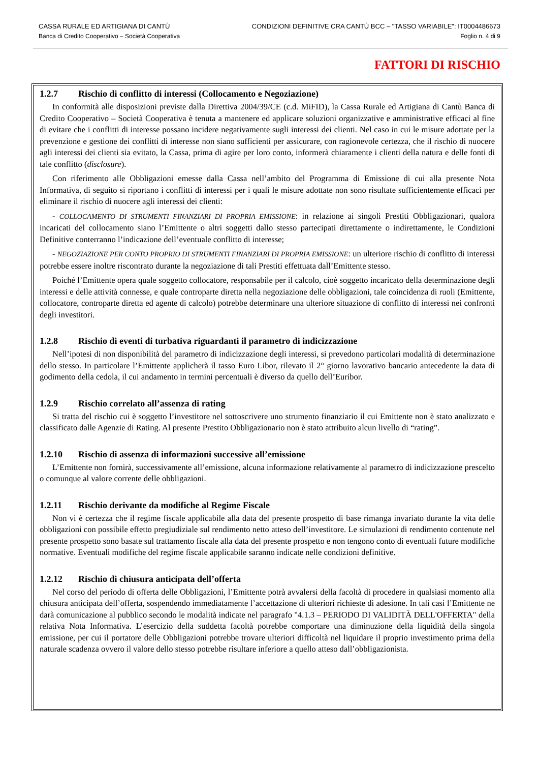CASSA RURALE ED ARTIGIANA DI CANTÙ
Banca di Credito Cooperativo – Società Cooperativa
CONDIZIONI DEFINITIVE CRA CANTÙ BCC – "TASSO VARIABILE": IT0004486673
Foglio n. 4 di 9
FATTORI DI RISCHIO
1.2.7 Rischio di conflitto di interessi (Collocamento e Negoziazione)
In conformità alle disposizioni previste dalla Direttiva 2004/39/CE (c.d. MiFID), la Cassa Rurale ed Artigiana di Cantù Banca di Credito Cooperativo – Società Cooperativa è tenuta a mantenere ed applicare soluzioni organizzative e amministrative efficaci al fine di evitare che i conflitti di interesse possano incidere negativamente sugli interessi dei clienti. Nel caso in cui le misure adottate per la prevenzione e gestione dei conflitti di interesse non siano sufficienti per assicurare, con ragionevole certezza, che il rischio di nuocere agli interessi dei clienti sia evitato, la Cassa, prima di agire per loro conto, informerà chiaramente i clienti della natura e delle fonti di tale conflitto (disclosure).
Con riferimento alle Obbligazioni emesse dalla Cassa nell’ambito del Programma di Emissione di cui alla presente Nota Informativa, di seguito si riportano i conflitti di interessi per i quali le misure adottate non sono risultate sufficientemente efficaci per eliminare il rischio di nuocere agli interessi dei clienti:
- COLLOCAMENTO DI STRUMENTI FINANZIARI DI PROPRIA EMISSIONE: in relazione ai singoli Prestiti Obbligazionari, qualora incaricati del collocamento siano l’Emittente o altri soggetti dallo stesso partecipati direttamente o indirettamente, le Condizioni Definitive conterranno l’indicazione dell’eventuale conflitto di interesse;
- NEGOZIAZIONE PER CONTO PROPRIO DI STRUMENTI FINANZIARI DI PROPRIA EMISSIONE: un ulteriore rischio di conflitto di interessi potrebbe essere inoltre riscontrato durante la negoziazione di tali Prestiti effettuata dall’Emittente stesso.
Poiché l’Emittente opera quale soggetto collocatore, responsabile per il calcolo, cioè soggetto incaricato della determinazione degli interessi e delle attività connesse, e quale controparte diretta nella negoziazione delle obbligazioni, tale coincidenza di ruoli (Emittente, collocatore, controparte diretta ed agente di calcolo) potrebbe determinare una ulteriore situazione di conflitto di interessi nei confronti degli investitori.
1.2.8 Rischio di eventi di turbativa riguardanti il parametro di indicizzazione
Nell’ipotesi di non disponibilità del parametro di indicizzazione degli interessi, si prevedono particolari modalità di determinazione dello stesso. In particolare l’Emittente applicherà il tasso Euro Libor, rilevato il 2° giorno lavorativo bancario antecedente la data di godimento della cedola, il cui andamento in termini percentuali è diverso da quello dell’Euribor.
1.2.9 Rischio correlato all’assenza di rating
Si tratta del rischio cui è soggetto l’investitore nel sottoscrivere uno strumento finanziario il cui Emittente non è stato analizzato e classificato dalle Agenzie di Rating. Al presente Prestito Obbligazionario non è stato attribuito alcun livello di “rating”.
1.2.10 Rischio di assenza di informazioni successive all’emissione
L’Emittente non fornirà, successivamente all’emissione, alcuna informazione relativamente al parametro di indicizzazione prescelto o comunque al valore corrente delle obbligazioni.
1.2.11 Rischio derivante da modifiche al Regime Fiscale
Non vi è certezza che il regime fiscale applicabile alla data del presente prospetto di base rimanga invariato durante la vita delle obbligazioni con possibile effetto pregiudiziale sul rendimento netto atteso dell’investitore. Le simulazioni di rendimento contenute nel presente prospetto sono basate sul trattamento fiscale alla data del presente prospetto e non tengono conto di eventuali future modifiche normative. Eventuali modifiche del regime fiscale applicabile saranno indicate nelle condizioni definitive.
1.2.12 Rischio di chiusura anticipata dell’offerta
Nel corso del periodo di offerta delle Obbligazioni, l’Emittente potrà avvalersi della facoltà di procedere in qualsiasi momento alla chiusura anticipata dell’offerta, sospendendo immediatamente l’accettazione di ulteriori richieste di adesione. In tali casi l’Emittente ne darà comunicazione al pubblico secondo le modalità indicate nel paragrafo "4.1.3 – PERIODO DI VALIDITÀ DELL'OFFERTA" della relativa Nota Informativa. L’esercizio della suddetta facoltà potrebbe comportare una diminuzione della liquidità della singola emissione, per cui il portatore delle Obbligazioni potrebbe trovare ulteriori difficoltà nel liquidare il proprio investimento prima della naturale scadenza ovvero il valore dello stesso potrebbe risultare inferiore a quello atteso dall’obbligazionista.